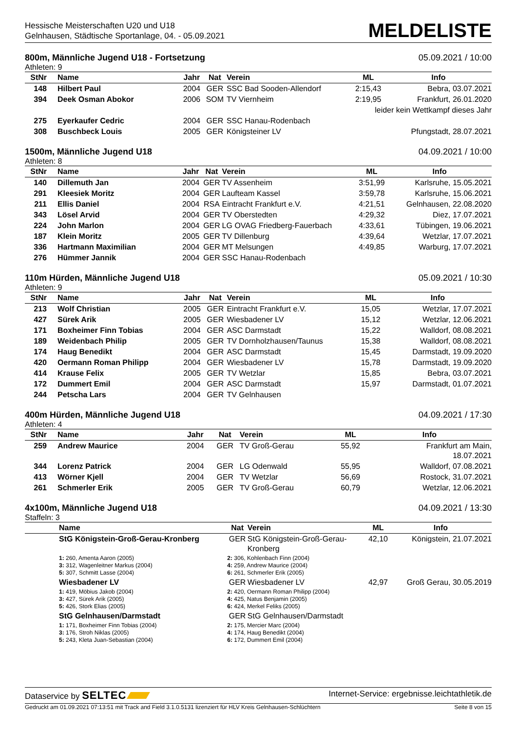Hessische Meisterschaften U20 und U18
Gelnhausen, Städtische Sportanlage, 04. - 05.09.2021
MELDELISTE
800m, Männliche Jugend U18 - Fortsetzung 05.09.2021 / 10:00
Athleten: 9
| StNr | Name | Jahr | Nat | Verein | ML | Info |
| --- | --- | --- | --- | --- | --- | --- |
| 148 | Hilbert Paul | 2004 | GER | SSC Bad Sooden-Allendorf | 2:15,43 | Bebra, 03.07.2021 |
| 394 | Deek Osman Abokor | 2006 | SOM | TV Viernheim | 2:19,95 | Frankfurt, 26.01.2020 |
| leider kein Wettkampf dieses Jahr | | | | | | |
| 275 | Eyerkaufer Cedric | 2004 | GER | SSC Hanau-Rodenbach | | |
| 308 | Buschbeck Louis | 2005 | GER | Königsteiner LV | | Pfungstadt, 28.07.2021 |
1500m, Männliche Jugend U18 04.09.2021 / 10:00
Athleten: 8
| StNr | Name | Jahr | Nat | Verein | ML | Info |
| --- | --- | --- | --- | --- | --- | --- |
| 140 | Dillemuth Jan | 2004 | GER | TV Assenheim | 3:51,99 | Karlsruhe, 15.05.2021 |
| 291 | Kleesiek Moritz | 2004 | GER | Laufteam Kassel | 3:59,78 | Karlsruhe, 15.06.2021 |
| 211 | Ellis Daniel | 2004 | RSA | Eintracht Frankfurt e.V. | 4:21,51 | Gelnhausen, 22.08.2020 |
| 343 | Lösel Arvid | 2004 | GER | TV Oberstedten | 4:29,32 | Diez, 17.07.2021 |
| 224 | John Marlon | 2004 | GER | LG OVAG Friedberg-Fauerbach | 4:33,61 | Tübingen, 19.06.2021 |
| 187 | Klein Moritz | 2005 | GER | TV Dillenburg | 4:39,64 | Wetzlar, 17.07.2021 |
| 336 | Hartmann Maximilian | 2004 | GER | MT Melsungen | 4:49,85 | Warburg, 17.07.2021 |
| 276 | Hümmer Jannik | 2004 | GER | SSC Hanau-Rodenbach | | |
110m Hürden, Männliche Jugend U18 05.09.2021 / 10:30
Athleten: 9
| StNr | Name | Jahr | Nat | Verein | ML | Info |
| --- | --- | --- | --- | --- | --- | --- |
| 213 | Wolf Christian | 2005 | GER | Eintracht Frankfurt e.V. | 15,05 | Wetzlar, 17.07.2021 |
| 427 | Sürek Arik | 2005 | GER | Wiesbadener LV | 15,12 | Wetzlar, 12.06.2021 |
| 171 | Boxheimer Finn Tobias | 2004 | GER | ASC Darmstadt | 15,22 | Walldorf, 08.08.2021 |
| 189 | Weidenbach Philip | 2005 | GER | TV Dornholzhausen/Taunus | 15,38 | Walldorf, 08.08.2021 |
| 174 | Haug Benedikt | 2004 | GER | ASC Darmstadt | 15,45 | Darmstadt, 19.09.2020 |
| 420 | Oermann Roman Philipp | 2004 | GER | Wiesbadener LV | 15,78 | Darmstadt, 19.09.2020 |
| 414 | Krause Felix | 2005 | GER | TV Wetzlar | 15,85 | Bebra, 03.07.2021 |
| 172 | Dummert Emil | 2004 | GER | ASC Darmstadt | 15,97 | Darmstadt, 01.07.2021 |
| 244 | Petscha Lars | 2004 | GER | TV Gelnhausen | | |
400m Hürden, Männliche Jugend U18 04.09.2021 / 17:30
Athleten: 4
| StNr | Name | Jahr | Nat | Verein | ML | Info |
| --- | --- | --- | --- | --- | --- | --- |
| 259 | Andrew Maurice | 2004 | GER | TV Groß-Gerau | 55,92 | Frankfurt am Main, 18.07.2021 |
| 344 | Lorenz Patrick | 2004 | GER | LG Odenwald | 55,95 | Walldorf, 07.08.2021 |
| 413 | Wörner Kjell | 2004 | GER | TV Wetzlar | 56,69 | Rostock, 31.07.2021 |
| 261 | Schmerler Erik | 2005 | GER | TV Groß-Gerau | 60,79 | Wetzlar, 12.06.2021 |
4x100m, Männliche Jugend U18 04.09.2021 / 13:30
Staffeln: 3
| | Name | Nat | Verein | ML | Info |
| --- | --- | --- | --- | --- | --- |
| | StG Königstein-Groß-Gerau-Kronberg | GER | StG Königstein-Groß-Gerau- Kronberg | 42,10 | Königstein, 21.07.2021 |
| | 1: 260, Amenta Aaron (2005) 3: 312, Wagenleitner Markus (2004) 5: 307, Schmitt Lasse (2004) | 2: 306, Kohlenbach Finn (2004) 4: 259, Andrew Maurice (2004) 6: 261, Schmerler Erik (2005) | | | |
| | Wiesbadener LV | GER | Wiesbadener LV | 42,97 | Groß Gerau, 30.05.2019 |
| | 1: 419, Möbius Jakob (2004) 3: 427, Sürek Arik (2005) 5: 426, Stork Elias (2005) | 2: 420, Oermann Roman Philipp (2004) 4: 425, Natus Benjamin (2005) 6: 424, Merkel Feliks (2005) | | | |
| | StG Gelnhausen/Darmstadt | GER | StG Gelnhausen/Darmstadt | | |
| | 1: 171, Boxheimer Finn Tobias (2004) 3: 176, Stroh Niklas (2005) 5: 243, Kleta Juan-Sebastian (2004) | 2: 175, Mercier Marc (2004) 4: 174, Haug Benedikt (2004) 6: 172, Dummert Emil (2004) | | | |
Dataservice by SELTEC Internet-Service: ergebnisse.leichtathletik.de
Gedruckt am 01.09.2021 07:13:51 mit Track and Field 3.1.0.5131 lizenziert für HLV Kreis Gelnhausen-Schlüchtern Seite 8 von 15